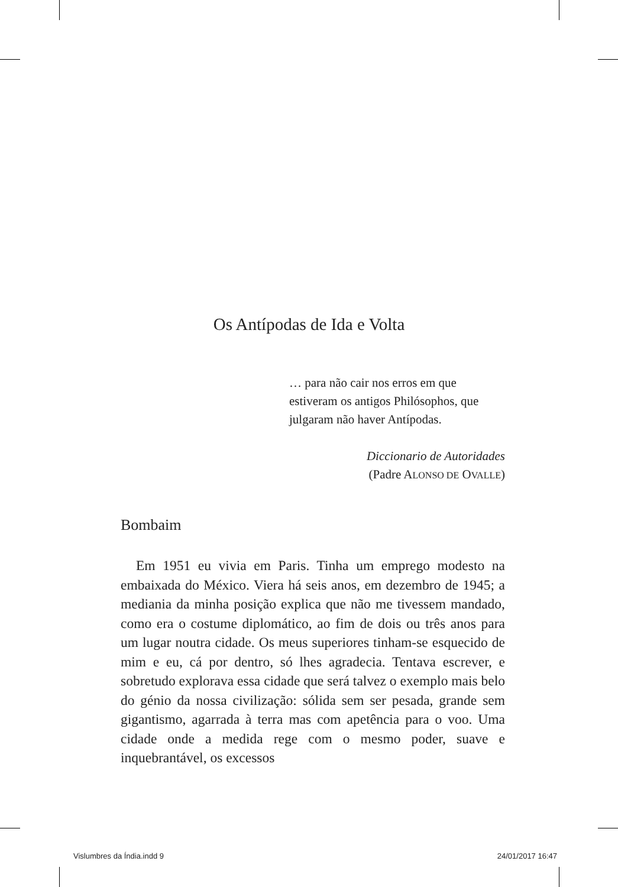Os Antípodas de Ida e Volta
… para não cair nos erros em que estiveram os antigos Philósophos, que julgaram não haver Antípodas.
Diccionario de Autoridades
(Padre ALONSO DE OVALLE)
Bombaim
Em 1951 eu vivia em Paris. Tinha um emprego modesto na embaixada do México. Viera há seis anos, em dezembro de 1945; a mediania da minha posição explica que não me tivessem mandado, como era o costume diplomático, ao fim de dois ou três anos para um lugar noutra cidade. Os meus superiores tinham-se esquecido de mim e eu, cá por dentro, só lhes agradecia. Tentava escrever, e sobretudo explorava essa cidade que será talvez o exemplo mais belo do génio da nossa civilização: sólida sem ser pesada, grande sem gigantismo, agarrada à terra mas com apetência para o voo. Uma cidade onde a medida rege com o mesmo poder, suave e inquebrantável, os excessos
Vislumbres da Índia.indd 9 24/01/2017 16:47